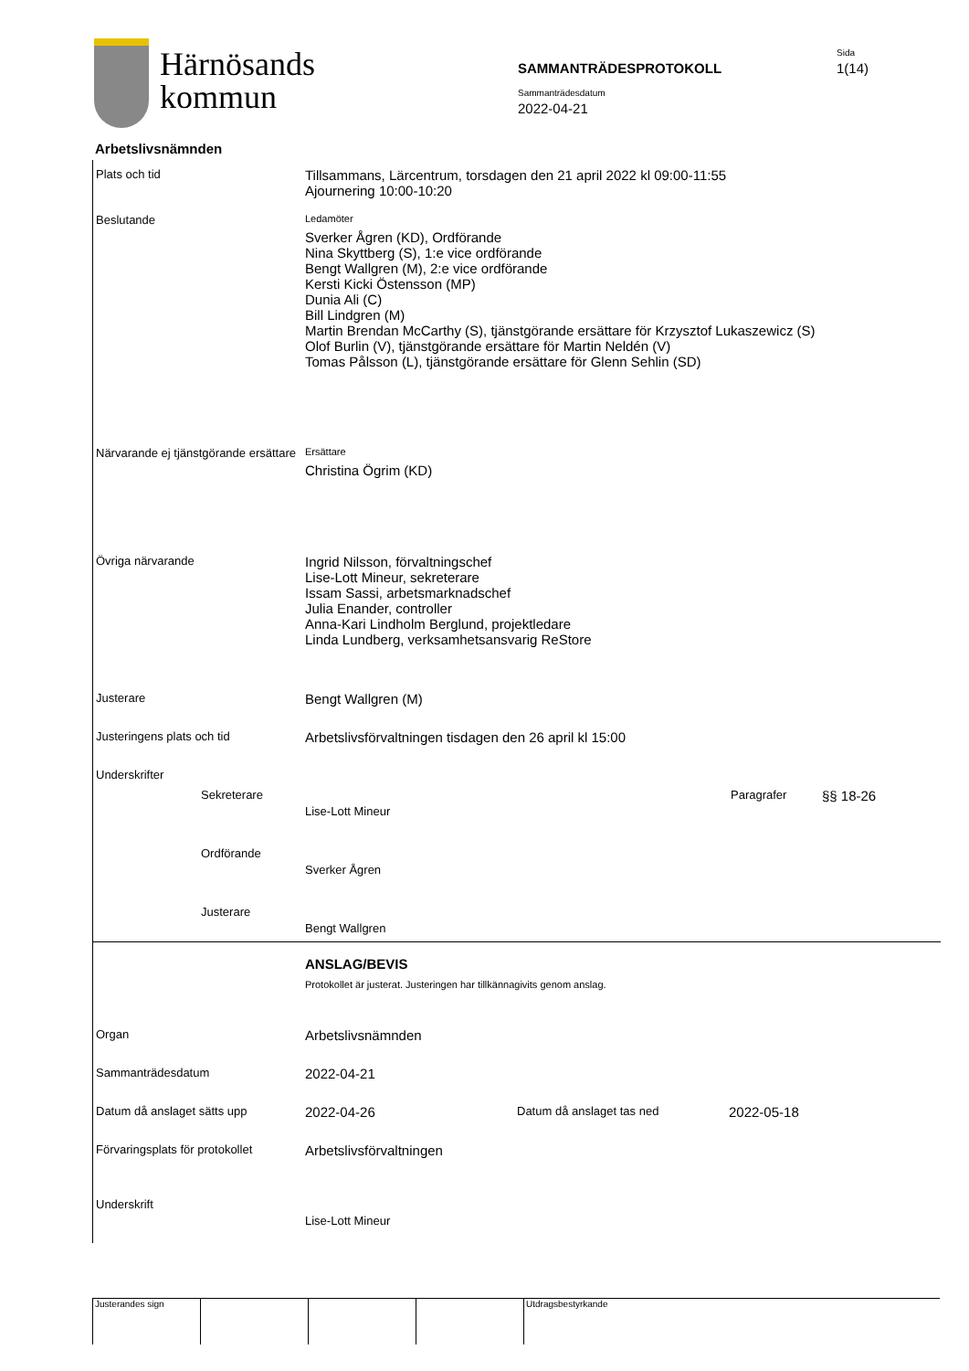Härnösands
kommun
SAMMANTRÄDESPROTOKOLL
Sammanträdesdatum
2022-04-21
Sida
1(14)
Arbetslivsnämnden
Plats och tid
Tillsammans, Lärcentrum, torsdagen den 21 april 2022 kl 09:00-11:55
Ajournering 10:00-10:20
Beslutande
Ledamöter
Sverker Ågren (KD), Ordförande
Nina Skyttberg (S), 1:e vice ordförande
Bengt Wallgren (M), 2:e vice ordförande
Kersti Kicki Östensson (MP)
Dunia Ali (C)
Bill Lindgren (M)
Martin Brendan McCarthy (S), tjänstgörande ersättare för Krzysztof Lukaszewicz (S)
Olof Burlin (V), tjänstgörande ersättare för Martin Neldén (V)
Tomas Pålsson (L), tjänstgörande ersättare för Glenn Sehlin (SD)
Närvarande ej tjänstgörande ersättare
Ersättare
Christina Ögrim (KD)
Övriga närvarande
Ingrid Nilsson, förvaltningschef
Lise-Lott Mineur, sekreterare
Issam Sassi, arbetsmarknadschef
Julia Enander, controller
Anna-Kari Lindholm Berglund, projektledare
Linda Lundberg, verksamhetsansvarig ReStore
Justerare
Bengt Wallgren (M)
Justeringens plats och tid
Arbetslivsförvaltningen tisdagen den 26 april kl 15:00
Underskrifter
Sekreterare
Lise-Lott Mineur
Paragrafer
§§ 18-26
Ordförande
Sverker Ågren
Justerare
Bengt Wallgren
ANSLAG/BEVIS
Protokollet är justerat. Justeringen har tillkännagivits genom anslag.
Organ
Arbetslivsnämnden
Sammanträdesdatum
2022-04-21
Datum då anslaget sätts upp
2022-04-26
Datum då anslaget tas ned
2022-05-18
Förvaringsplats för protokollet
Arbetslivsförvaltningen
Underskrift
Lise-Lott Mineur
Justerandes sign Utdragsbestyrkande